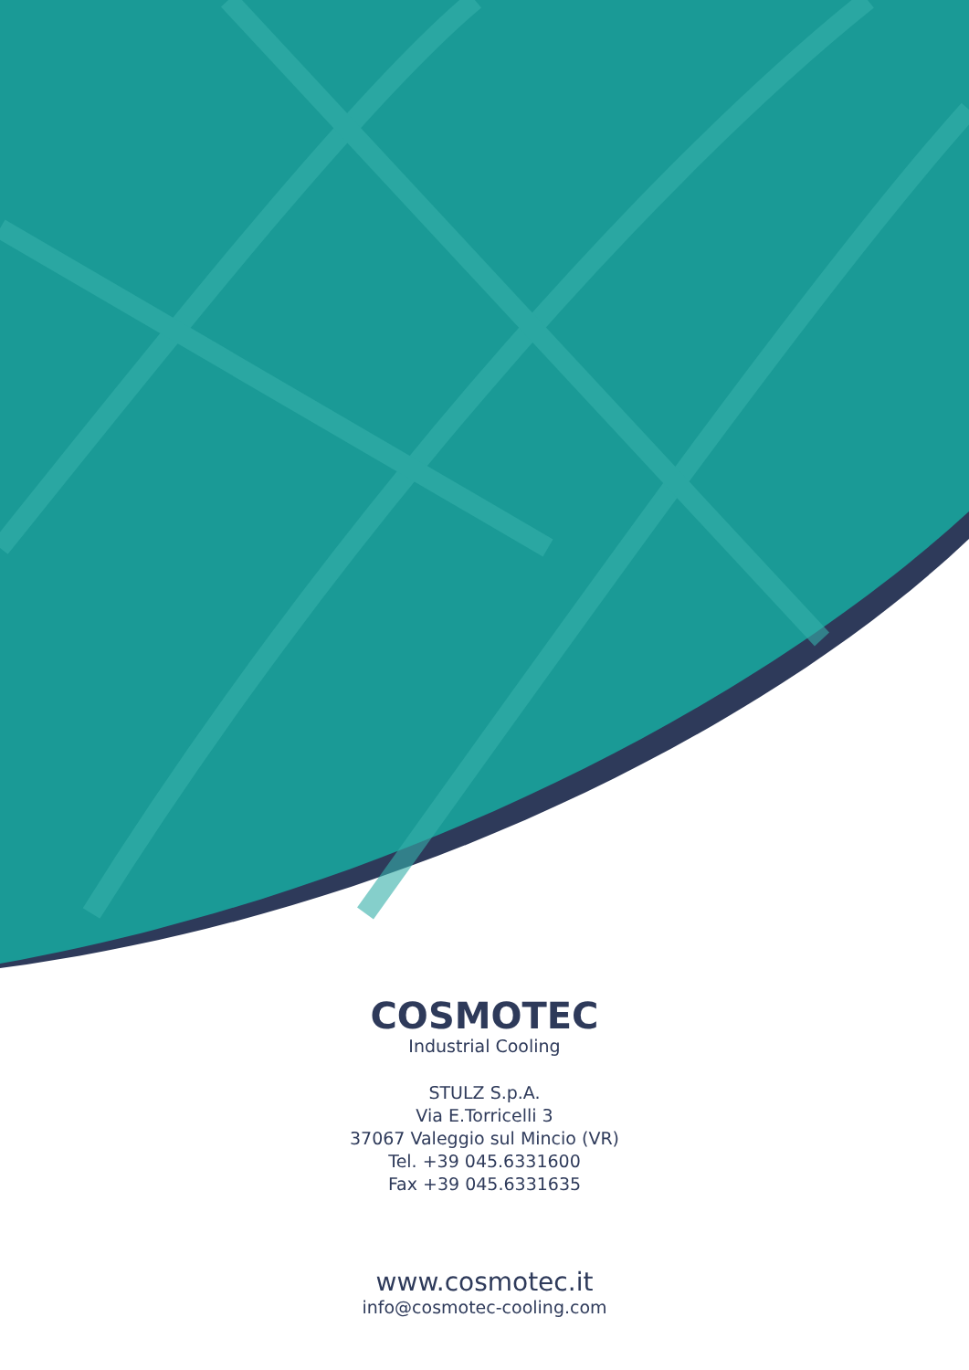COSMOTEC
Industrial Cooling
STULZ S.p.A.
Via E.Torricelli 3
37067 Valeggio sul Mincio (VR)
Tel. +39 045.6331600
Fax +39 045.6331635
www.cosmotec.it
info@cosmotec-cooling.com